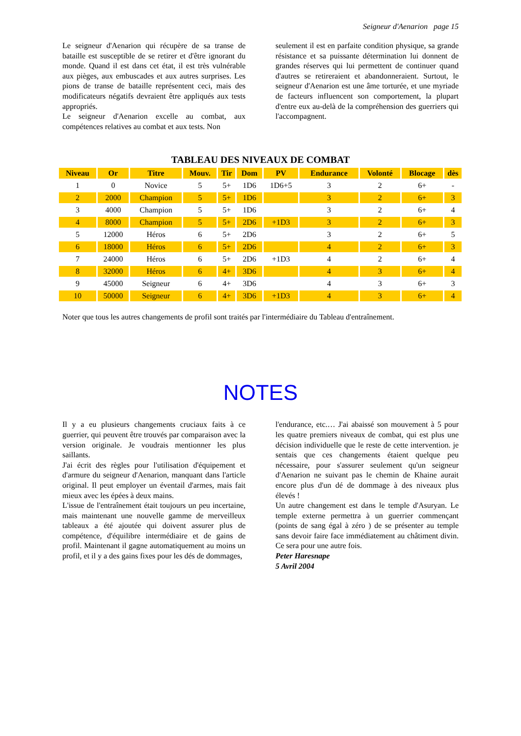Seigneur d'Aenarion page 15
Le seigneur d'Aenarion qui récupère de sa transe de bataille est susceptible de se retirer et d'être ignorant du monde. Quand il est dans cet état, il est très vulnérable aux pièges, aux embuscades et aux autres surprises. Les pions de transe de bataille représentent ceci, mais des modificateurs négatifs devraient être appliqués aux tests appropriés.
Le seigneur d'Aenarion excelle au combat, aux compétences relatives au combat et aux tests. Non
seulement il est en parfaite condition physique, sa grande résistance et sa puissante détermination lui donnent de grandes réserves qui lui permettent de continuer quand d'autres se retireraient et abandonneraient. Surtout, le seigneur d'Aenarion est une âme torturée, et une myriade de facteurs influencent son comportement, la plupart d'entre eux au-delà de la compréhension des guerriers qui l'accompagnent.
TABLEAU DES NIVEAUX DE COMBAT
| Niveau | Or | Titre | Mouv. | Tir | Dom | PV | Endurance | Volonté | Blocage | dès |
| --- | --- | --- | --- | --- | --- | --- | --- | --- | --- | --- |
| 1 | 0 | Novice | 5 | 5+ | 1D6 | 1D6+5 | 3 | 2 | 6+ | - |
| 2 | 2000 | Champion | 5 | 5+ | 1D6 | | 3 | 2 | 6+ | 3 |
| 3 | 4000 | Champion | 5 | 5+ | 1D6 | | 3 | 2 | 6+ | 4 |
| 4 | 8000 | Champion | 5 | 5+ | 2D6 | +1D3 | 3 | 2 | 6+ | 3 |
| 5 | 12000 | Héros | 6 | 5+ | 2D6 | | 3 | 2 | 6+ | 5 |
| 6 | 18000 | Héros | 6 | 5+ | 2D6 | | 4 | 2 | 6+ | 3 |
| 7 | 24000 | Héros | 6 | 5+ | 2D6 | +1D3 | 4 | 2 | 6+ | 4 |
| 8 | 32000 | Héros | 6 | 4+ | 3D6 | | 4 | 3 | 6+ | 4 |
| 9 | 45000 | Seigneur | 6 | 4+ | 3D6 | | 4 | 3 | 6+ | 3 |
| 10 | 50000 | Seigneur | 6 | 4+ | 3D6 | +1D3 | 4 | 3 | 6+ | 4 |
Noter que tous les autres changements de profil sont traités par l'intermédiaire du Tableau d'entraînement.
NOTES
Il y a eu plusieurs changements cruciaux faits à ce guerrier, qui peuvent être trouvés par comparaison avec la version originale. Je voudrais mentionner les plus saillants.
J'ai écrit des règles pour l'utilisation d'équipement et d'armure du seigneur d'Aenarion, manquant dans l'article original. Il peut employer un éventail d'armes, mais fait mieux avec les épées à deux mains.
L'issue de l'entraînement était toujours un peu incertaine, mais maintenant une nouvelle gamme de merveilleux tableaux a été ajoutée qui doivent assurer plus de compétence, d'équilibre intermédiaire et de gains de profil. Maintenant il gagne automatiquement au moins un profil, et il y a des gains fixes pour les dés de dommages,
l'endurance, etc.… J'ai abaissé son mouvement à 5 pour les quatre premiers niveaux de combat, qui est plus une décision individuelle que le reste de cette intervention. je sentais que ces changements étaient quelque peu nécessaire, pour s'assurer seulement qu'un seigneur d'Aenarion ne suivant pas le chemin de Khaine aurait encore plus d'un dé de dommage à des niveaux plus élevés !
Un autre changement est dans le temple d'Asuryan. Le temple externe permettra à un guerrier commençant (points de sang égal à zéro ) de se présenter au temple sans devoir faire face immédiatement au châtiment divin. Ce sera pour une autre fois.
Peter Haresnape
5 Avril 2004